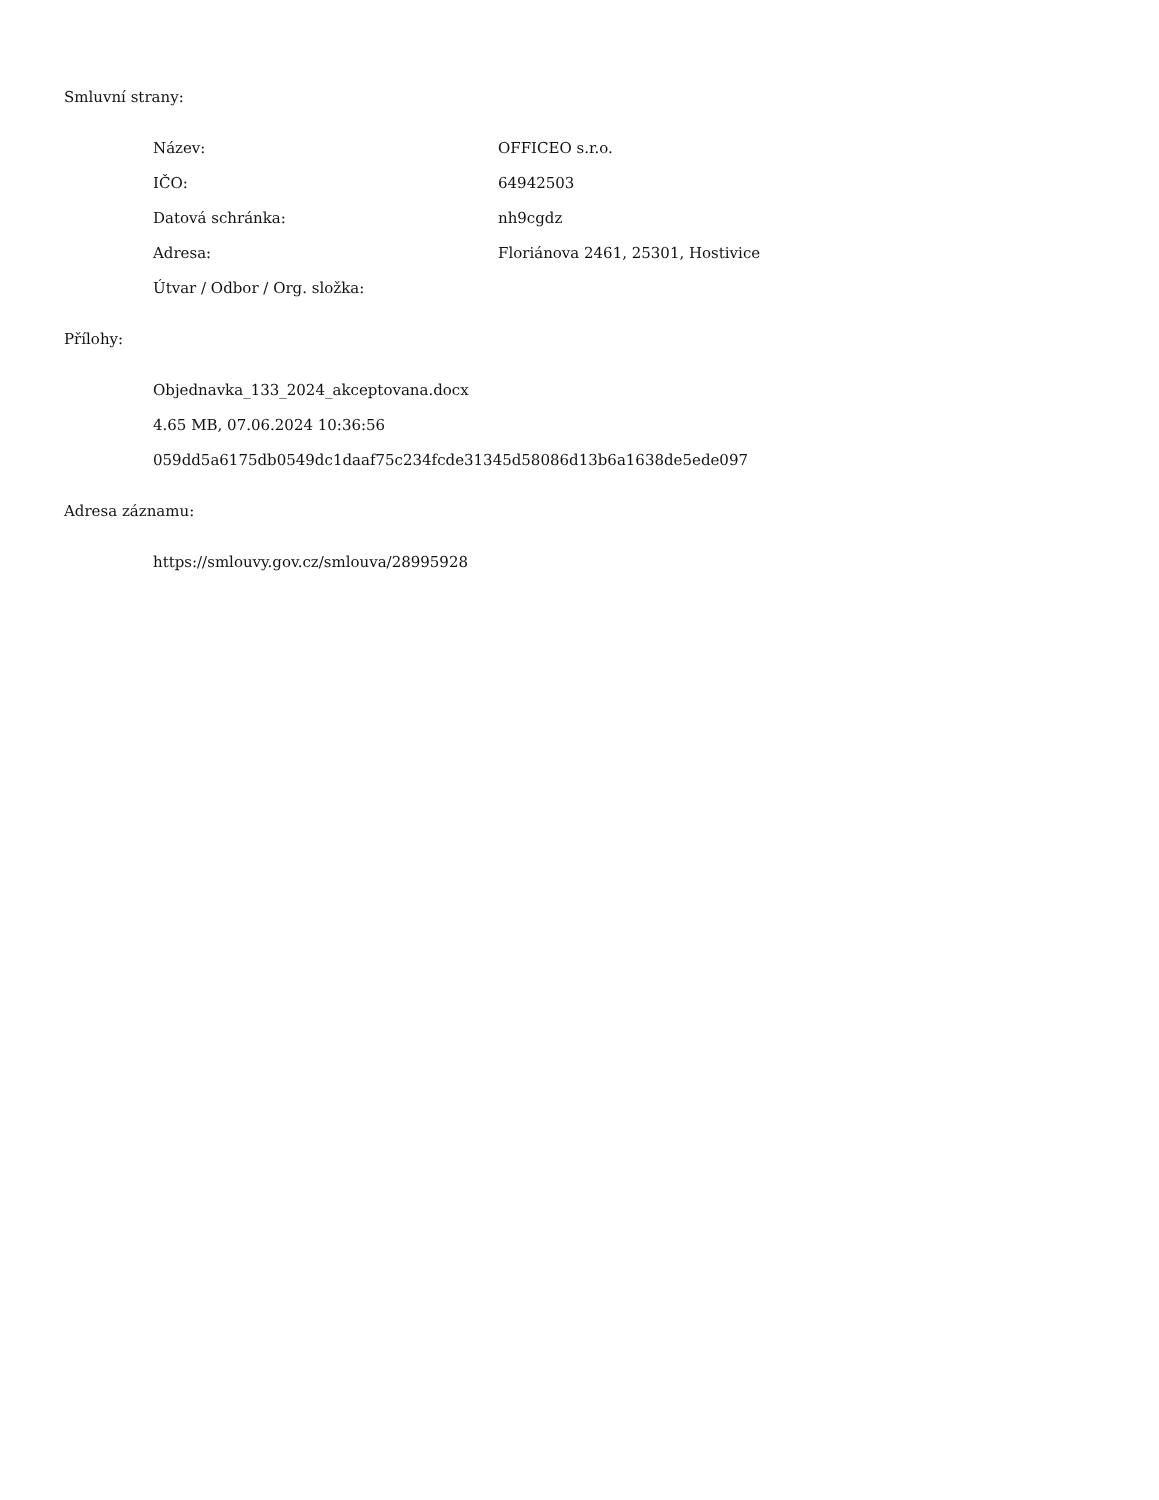Smluvní strany:
| Název: | OFFICEO s.r.o. |
| IČO: | 64942503 |
| Datová schránka: | nh9cgdz |
| Adresa: | Floriánova 2461, 25301, Hostivice |
| Útvar / Odbor / Org. složka: | |
Přílohy:
Objednavka_133_2024_akceptovana.docx
4.65 MB, 07.06.2024 10:36:56
059dd5a6175db0549dc1daaf75c234fcde31345d58086d13b6a1638de5ede097
Adresa záznamu:
https://smlouvy.gov.cz/smlouva/28995928